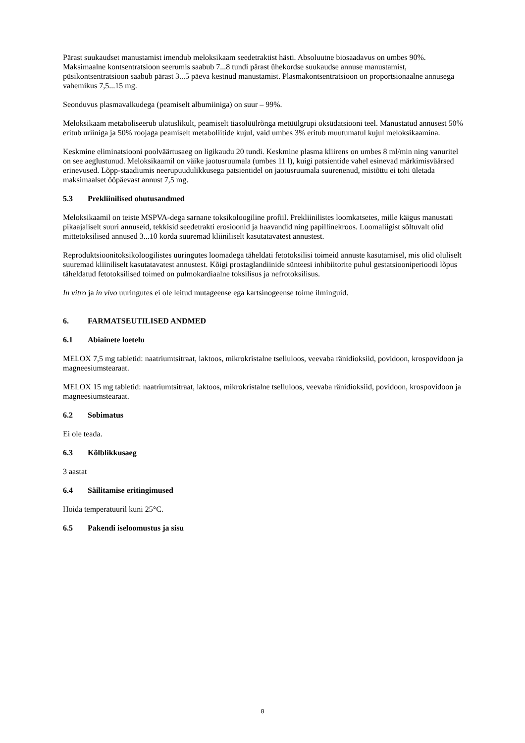Pärast suukaudset manustamist imendub meloksikaam seedetraktist hästi. Absoluutne biosaadavus on umbes 90%. Maksimaalne kontsentratsioon seerumis saabub 7...8 tundi pärast ühekordse suukaudse annuse manustamist, püsikontsentratsioon saabub pärast 3...5 päeva kestnud manustamist. Plasmakontsentratsioon on proportsionaalne annusega vahemikus 7,5...15 mg.
Seonduvus plasmavalkudega (peamiselt albumiiniga) on suur – 99%.
Meloksikaam metaboliseerub ulatuslikult, peamiselt tiasolüülrõnga metüülgrupi oksüdatsiooni teel. Manustatud annusest 50% eritub uriiniga ja 50% roojaga peamiselt metaboliitide kujul, vaid umbes 3% eritub muutumatul kujul meloksikaamina.
Keskmine eliminatsiooni poolväärtusaeg on ligikaudu 20 tundi. Keskmine plasma kliirens on umbes 8 ml/min ning vanuritel on see aeglustunud. Meloksikaamil on väike jaotusruumala (umbes 11 l), kuigi patsientide vahel esinevad märkimisväärsed erinevused. Lõpp-staadiumis neerupuudulikkusega patsientidel on jaotusruumala suurenenud, mistõttu ei tohi ületada maksimaalset ööpäevast annust 7,5 mg.
5.3 Prekliinilised ohutusandmed
Meloksikaamil on teiste MSPVA-dega sarnane toksikoloogiline profiil. Prekliinilistes loomkatsetes, mille käigus manustati pikaajaliselt suuri annuseid, tekkisid seedetrakti erosioonid ja haavandid ning papillinekroos. Loomaliigist sõltuvalt olid mittetoksilised annused 3...10 korda suuremad kliiniliselt kasutatavatest annustest.
Reproduktsioonitoksikoloogilistes uuringutes loomadega täheldati fetotoksilisi toimeid annuste kasutamisel, mis olid oluliselt suuremad kliiniliselt kasutatavatest annustest. Kõigi prostaglandiinide sünteesi inhibiitorite puhul gestatsiooniperioodi lõpus täheldatud fetotoksilised toimed on pulmokardiaalne toksilisus ja nefrotoksilisus.
In vitro ja in vivo uuringutes ei ole leitud mutageense ega kartsinogeense toime ilminguid.
6. FARMATSEUTILISED ANDMED
6.1 Abiainete loetelu
MELOX 7,5 mg tabletid: naatriumtsitraat, laktoos, mikrokristalne tselluloos, veevaba ränidioksiid, povidoon, krospovidoon ja magneesiumstearaat.
MELOX 15 mg tabletid: naatriumtsitraat, laktoos, mikrokristalne tselluloos, veevaba ränidioksiid, povidoon, krospovidoon ja magneesiumstearaat.
6.2 Sobimatus
Ei ole teada.
6.3 Kõlblikkusaeg
3 aastat
6.4 Säilitamise eritingimused
Hoida temperatuuril kuni 25°C.
6.5 Pakendi iseloomustus ja sisu
8